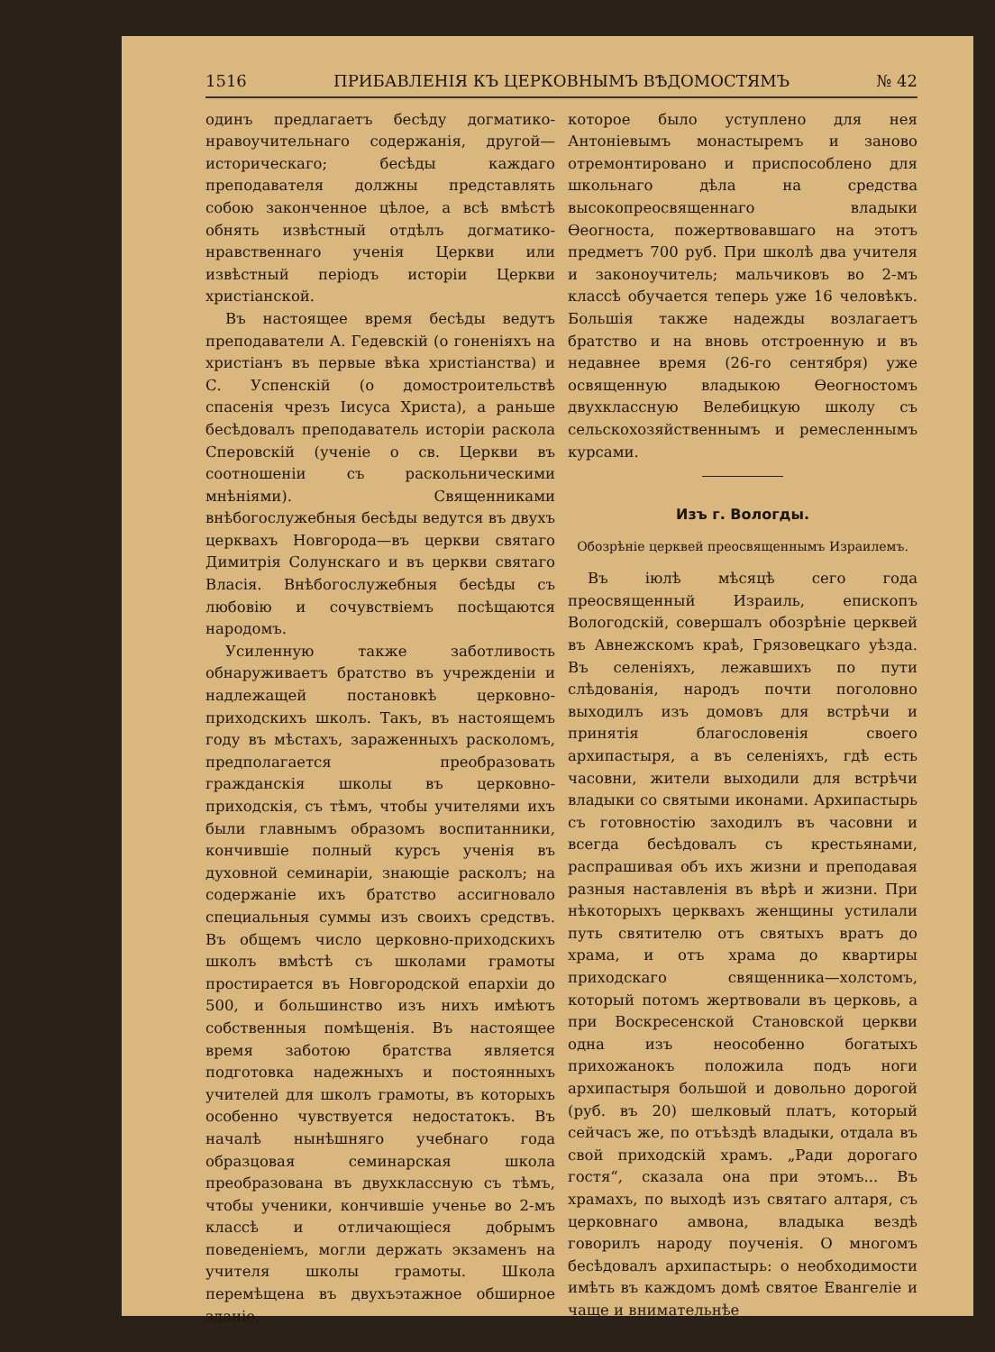1516 ПРИБАВЛЕНІЯ КЪ ЦЕРКОВНЫМЪ ВѢДОМОСТЯМЪ № 42
одинъ предлагаетъ бесѣду догматико-нравоучительнаго содержанія, другой—историческаго; бесѣды каждаго преподавателя должны представлять собою законченное цѣлое, а всѣ вмѣстѣ обнять извѣстный отдѣлъ догматико-нравственнаго ученія Церкви или извѣстный періодъ исторіи Церкви христіанской.
Въ настоящее время бесѣды ведутъ преподаватели А. Гедевскій (о гоненіяхъ на христіанъ въ первые вѣка христіанства) и С. Успенскій (о домостроительствѣ спасенія чрезъ Іисуса Христа), а раньше бесѣдовалъ преподаватель исторіи раскола Сперовскій (ученіе о св. Церкви въ соотношеніи съ раскольническими мнѣніями). Священниками внѣбогослужебныя бесѣды ведутся въ двухъ церквахъ Новгорода—въ церкви святаго Димитрія Солунскаго и въ церкви святаго Власія. Внѣбогослужебныя бесѣды съ любовію и сочувствіемъ посѣщаются народомъ.
Усиленную также заботливость обнаруживаетъ братство въ учрежденіи и надлежащей постановкѣ церковно-приходскихъ школъ. Такъ, въ настоящемъ году въ мѣстахъ, зараженныхъ расколомъ, предполагается преобразовать гражданскія школы въ церковно-приходскія, съ тѣмъ, чтобы учителями ихъ были главнымъ образомъ воспитанники, кончившіе полный курсъ ученія въ духовной семинаріи, знающіе расколъ; на содержаніе ихъ братство ассигновало специальныя суммы изъ своихъ средствъ. Въ общемъ число церковно-приходскихъ школъ вмѣстѣ съ школами грамоты простирается въ Новгородской епархіи до 500, и большинство изъ нихъ имѣютъ собственныя помѣщенія. Въ настоящее время заботою братства является подготовка надежныхъ и постоянныхъ учителей для школъ грамоты, въ которыхъ особенно чувствуется недостатокъ. Въ началѣ нынѣшняго учебнаго года образцовая семинарская школа преобразована въ двухклассную съ тѣмъ, чтобы ученики, кончившіе ученье во 2-мъ классѣ и отличающіеся добрымъ поведеніемъ, могли держать экзаменъ на учителя школы грамоты. Школа перемѣщена въ двухъэтажное обширное зданіе,
которое было уступлено для нея Антоніевымъ монастыремъ и заново отремонтировано и приспособлено для школьнаго дѣла на средства высокопреосвященнаго владыки Ѳеогноста, пожертвовавшаго на этотъ предметъ 700 руб. При школѣ два учителя и законоучитель; мальчиковъ во 2-мъ классѣ обучается теперь уже 16 человѣкъ. Большія также надежды возлагаетъ братство и на вновь отстроенную и въ недавнее время (26-го сентября) уже освященную владыкою Ѳеогностомъ двухклассную Велебицкую школу съ сельскохозяйственнымъ и ремесленнымъ курсами.
Изъ г. Вологды.
Обозрѣніе церквей преосвященнымъ Израилемъ.
Въ іюлѣ мѣсяцѣ сего года преосвященный Израиль, епископъ Вологодскій, совершалъ обозрѣніе церквей въ Авнежскомъ краѣ, Грязовецкаго уѣзда. Въ селеніяхъ, лежавшихъ по пути слѣдованія, народъ почти поголовно выходилъ изъ домовъ для встрѣчи и принятія благословенія своего архипастыря, а въ селеніяхъ, гдѣ есть часовни, жители выходили для встрѣчи владыки со святыми иконами. Архипастырь съ готовностію заходилъ въ часовни и всегда бесѣдовалъ съ крестьянами, распрашивая объ ихъ жизни и преподавая разныя наставленія въ вѣрѣ и жизни. При нѣкоторыхъ церквахъ женщины устилали путь святителю отъ святыхъ вратъ до храма, и отъ храма до квартиры приходскаго священника—холстомъ, который потомъ жертвовали въ церковь, а при Воскресенской Становской церкви одна изъ неособенно богатыхъ прихожанокъ положила подъ ноги архипастыря большой и довольно дорогой (руб. въ 20) шелковый платъ, который сейчасъ же, по отъѣздѣ владыки, отдала въ свой приходскій храмъ. „Ради дорогаго гостя“, сказала она при этомъ... Въ храмахъ, по выходѣ изъ святаго алтаря, съ церковнаго амвона, владыка вездѣ говорилъ народу поученія. О многомъ бесѣдовалъ архипастырь: о необходимости имѣть въ каждомъ домѣ святое Евангеліе и чаще и внимательнѣе